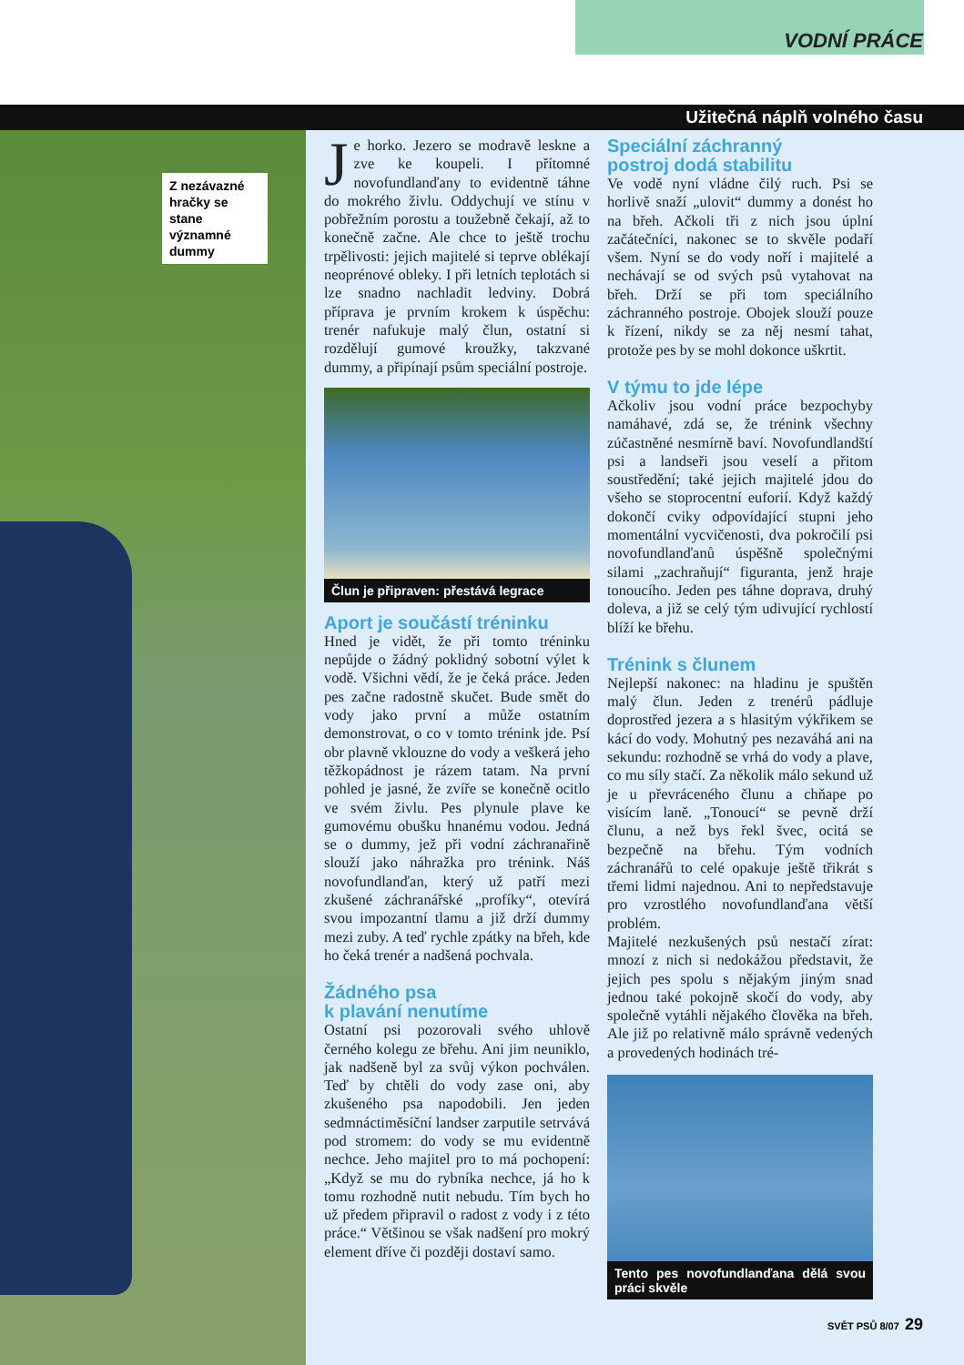VODNÍ PRÁCE
Užitečná náplň volného času
Z nezávazné hračky se stane významné dummy
Je horko. Jezero se modravě leskne a zve ke koupeli. I přítomné novofundlanďany to evidentně táhne do mokrého živlu. Oddychují ve stínu v pobřežním porostu a toužebně čekají, až to konečně začne. Ale chce to ještě trochu trpělivosti: jejich majitelé si teprve oblékají neoprénové obleky. I při letních teplotách si lze snadno nachladit ledviny. Dobrá příprava je prvním krokem k úspěchu: trenér nafukuje malý člun, ostatní si rozdělují gumové kroužky, takzvané dummy, a připínají psům speciální postroje.
Člun je připraven: přestává legrace
Aport je součástí tréninku
Hned je vidět, že při tomto tréninku nepůjde o žádný poklidný sobotní výlet k vodě. Všichni vědí, že je čeká práce. Jeden pes začne radostně skučet. Bude smět do vody jako první a může ostatním demonstrovat, o co v tomto trénink jde. Psí obr plavně vklouzne do vody a veškerá jeho těžkopádnost je rázem tatam. Na první pohled je jasné, že zvíře se konečně ocitlo ve svém živlu. Pes plynule plave ke gumovému obušku hnanému vodou. Jedná se o dummy, jež při vodní záchranařině slouží jako náhražka pro trénink. Náš novofundlanďan, který už patří mezi zkušené záchranářské „profíky“, otevírá svou impozantní tlamu a již drží dummy mezi zuby. A teď rychle zpátky na břeh, kde ho čeká trenér a nadšená pochvala.
Žádného psa
k plavání nenutíme
Ostatní psi pozorovali svého uhlově černého kolegu ze břehu. Ani jim neuniklo, jak nadšeně byl za svůj výkon pochválen. Teď by chtěli do vody zase oni, aby zkušeného psa napodobili. Jen jeden sedmnáctiměsíční landser zarputile setrvává pod stromem: do vody se mu evidentně nechce. Jeho majitel pro to má pochopení: „Když se mu do rybníka nechce, já ho k tomu rozhodně nutit nebudu. Tím bych ho už předem připravil o radost z vody i z této práce.“ Většinou se však nadšení pro mokrý element dříve či později dostaví samo.
Speciální záchranný
postroj dodá stabilitu
Ve vodě nyní vládne čilý ruch. Psi se horlivě snaží „ulovit“ dummy a donést ho na břeh. Ačkoli tři z nich jsou úplní začátečníci, nakonec se to skvěle podaří všem. Nyní se do vody noří i majitelé a nechávají se od svých psů vytahovat na břeh. Drží se při tom speciálního záchranného postroje. Obojek slouží pouze k řízení, nikdy se za něj nesmí tahat, protože pes by se mohl dokonce uškrtit.
V týmu to jde lépe
Ačkoliv jsou vodní práce bezpochyby namáhavé, zdá se, že trénink všechny zúčastněné nesmírně baví. Novofundlandští psi a landseři jsou veselí a přitom soustředění; také jejich majitelé jdou do všeho se stoprocentní euforií. Když každý dokončí cviky odpovídající stupni jeho momentální vycvičenosti, dva pokročilí psi novofundlanďanů úspěšně společnými silami „zachraňují“ figuranta, jenž hraje tonoucího. Jeden pes táhne doprava, druhý doleva, a již se celý tým udivující rychlostí blíží ke břehu.
Trénink s člunem
Nejlepší nakonec: na hladinu je spuštěn malý člun. Jeden z trenérů pádluje doprostřed jezera a s hlasitým výkřikem se kácí do vody. Mohutný pes nezaváhá ani na sekundu: rozhodně se vrhá do vody a plave, co mu síly stačí. Za několik málo sekund už je u převráceného člunu a chňape po visícím laně. „Tonoucí“ se pevně drží člunu, a než bys řekl švec, ocitá se bezpečně na břehu. Tým vodních záchranářů to celé opakuje ještě třikrát s třemi lidmi najednou. Ani to nepředstavuje pro vzrostlého novofundlanďana větší problém.
Majitelé nezkušených psů nestačí zírat: mnozí z nich si nedokážou představit, že jejich pes spolu s nějakým jiným snad jednou také pokojně skočí do vody, aby společně vytáhli nějakého člověka na břeh. Ale již po relativně málo správně vedených a provedených hodinách tré-
Tento pes novofundlanďana dělá svou práci skvěle
SVĚT PSŮ 8/07 29